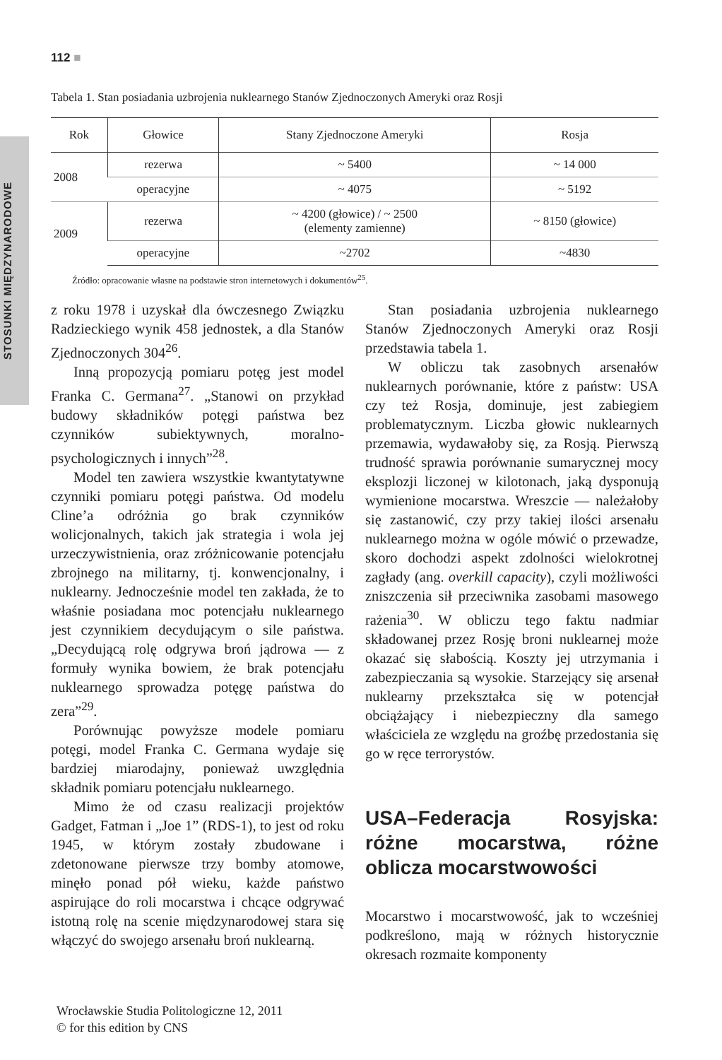STOSUNKI MIĘDZYNARODOWE
112 ■
Tabela 1. Stan posiadania uzbrojenia nuklearnego Stanów Zjednoczonych Ameryki oraz Rosji
| Rok | Głowice | Stany Zjednoczone Ameryki | Rosja |
| --- | --- | --- | --- |
| 2008 | rezerwa | ~ 5400 | ~ 14 000 |
| | operacyjne | ~ 4075 | ~ 5192 |
| 2009 | rezerwa | ~ 4200 (głowice) / ~ 2500 (elementy zamienne) | ~ 8150 (głowice) |
| | operacyjne | ~2702 | ~4830 |
Źródło: opracowanie własne na podstawie stron internetowych i dokumentów<sup>25</sup>.
z roku 1978 i uzyskał dla ówczesnego Związku Radzieckiego wynik 458 jednostek, a dla Stanów Zjednoczonych 304<sup>26</sup>.
Inną propozycją pomiaru potęg jest model Franka C. Germana<sup>27</sup>. „Stanowi on przykład budowy składników potęgi państwa bez czynników subiektywnych, moralno-psychologicznych i innych”<sup>28</sup>.
Model ten zawiera wszystkie kwantytatywne czynniki pomiaru potęgi państwa. Od modelu Cline’a odróżnia go brak czynników wolicjonalnych, takich jak strategia i wola jej urzeczywistnienia, oraz zróżnicowanie potencjału zbrojnego na militarny, tj. konwencjonalny, i nuklearny. Jednocześnie model ten zakłada, że to właśnie posiadana moc potencjału nuklearnego jest czynnikiem decydującym o sile państwa. „Decydującą rolę odgrywa broń jądrowa — z formuły wynika bowiem, że brak potencjału nuklearnego sprowadza potęgę państwa do zera”<sup>29</sup>.
Porównując powyższe modele pomiaru potęgi, model Franka C. Germana wydaje się bardziej miarodajny, ponieważ uwzględnia składnik pomiaru potencjału nuklearnego.
Mimo że od czasu realizacji projektów Gadget, Fatman i „Joe 1” (RDS-1), to jest od roku 1945, w którym zostały zbudowane i zdetonowane pierwsze trzy bomby atomowe, minęło ponad pół wieku, każde państwo aspirujące do roli mocarstwa i chcące odgrywać istotną rolę na scenie międzynarodowej stara się włączyć do swojego arsenału broń nuklearną.
Stan posiadania uzbrojenia nuklearnego Stanów Zjednoczonych Ameryki oraz Rosji przedstawia tabela 1.
W obliczu tak zasobnych arsenałów nuklearnych porównanie, które z państw: USA czy też Rosja, dominuje, jest zabiegiem problematycznym. Liczba głowic nuklearnych przemawia, wydawałoby się, za Rosją. Pierwszą trudność sprawia porównanie sumarycznej mocy eksplozji liczonej w kilotonach, jaką dysponują wymienione mocarstwa. Wreszcie — należałoby się zastanowić, czy przy takiej ilości arsenału nuklearnego można w ogóle mówić o przewadze, skoro dochodzi aspekt zdolności wielokrotnej zagłady (ang. overkill capacity), czyli możliwości zniszczenia sił przeciwnika zasobami masowego rażenia<sup>30</sup>. W obliczu tego faktu nadmiar składowanej przez Rosję broni nuklearnej może okazać się słabością. Koszty jej utrzymania i zabezpieczania są wysokie. Starzejący się arsenał nuklearny przekształca się w potencjał obciążający i niebezpieczny dla samego właściciela ze względu na groźbę przedostania się go w ręce terrorystów.
USA–Federacja Rosyjska: różne mocarstwa, różne oblicza mocarstwowości
Mocarstwo i mocarstwowość, jak to wcześniej podkreślono, mają w różnych historycznie okresach rozmaite komponenty
Wrocławskie Studia Politologiczne 12, 2011
© for this edition by CNS